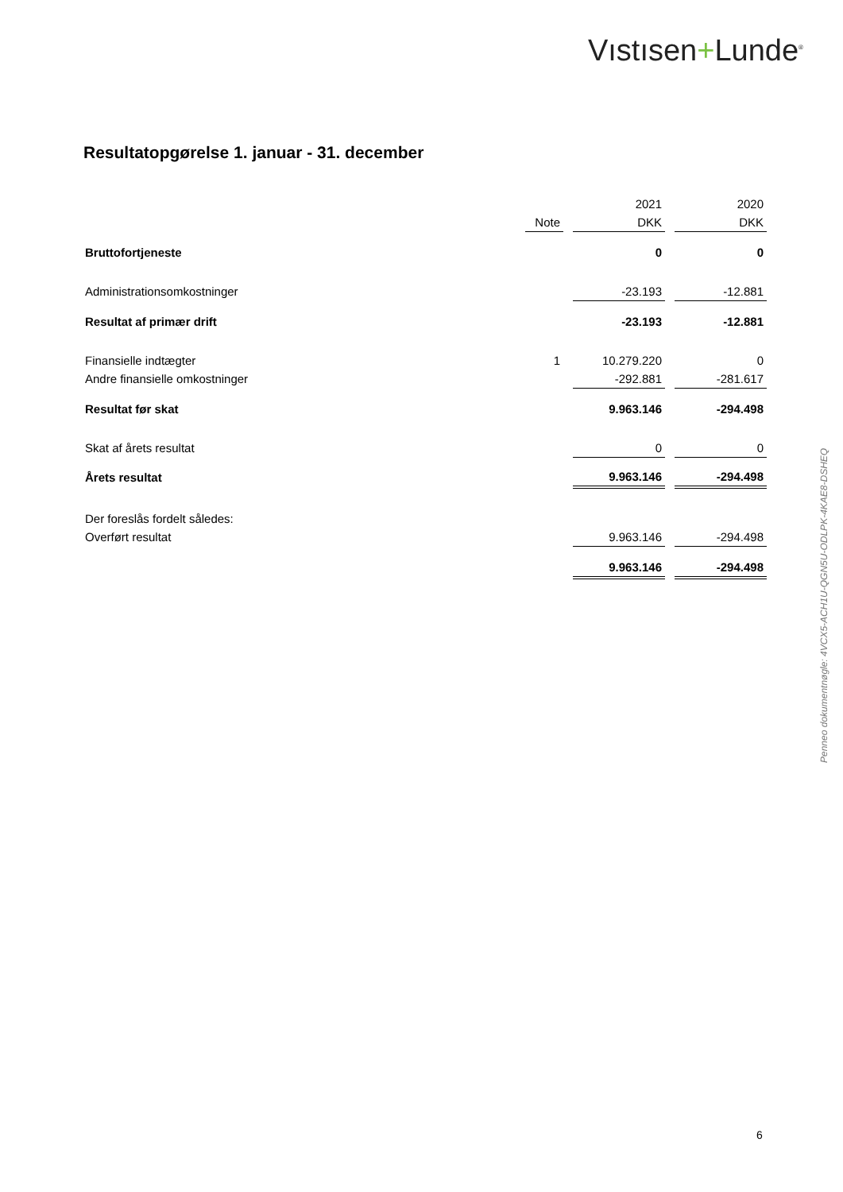Vıstısen+Lunde<sup>®</sup>
Resultatopgørelse 1. januar - 31. december
| | | | 2021 | | 2020 |
| | Note | | DKK | | DKK |
| Bruttofortjeneste | | | 0 | | 0 |
| Administrationsomkostninger | | | -23.193 | | -12.881 |
| Resultat af primær drift | | | -23.193 | | -12.881 |
| Finansielle indtægter | 1 | | 10.279.220 | | 0 |
| Andre finansielle omkostninger | | | -292.881 | | -281.617 |
| Resultat før skat | | | 9.963.146 | | -294.498 |
| Skat af årets resultat | | | 0 | | 0 |
| Årets resultat | | | 9.963.146 | | -294.498 |
| Der foreslås fordelt således: | | | | | |
| Overført resultat | | | 9.963.146 | | -294.498 |
| | | | 9.963.146 | | -294.498 |
Penneo dokumentnøgle: 4VCX5-ACH1U-QGN5U-ODLPK-4KAE8-DSHEQ
6